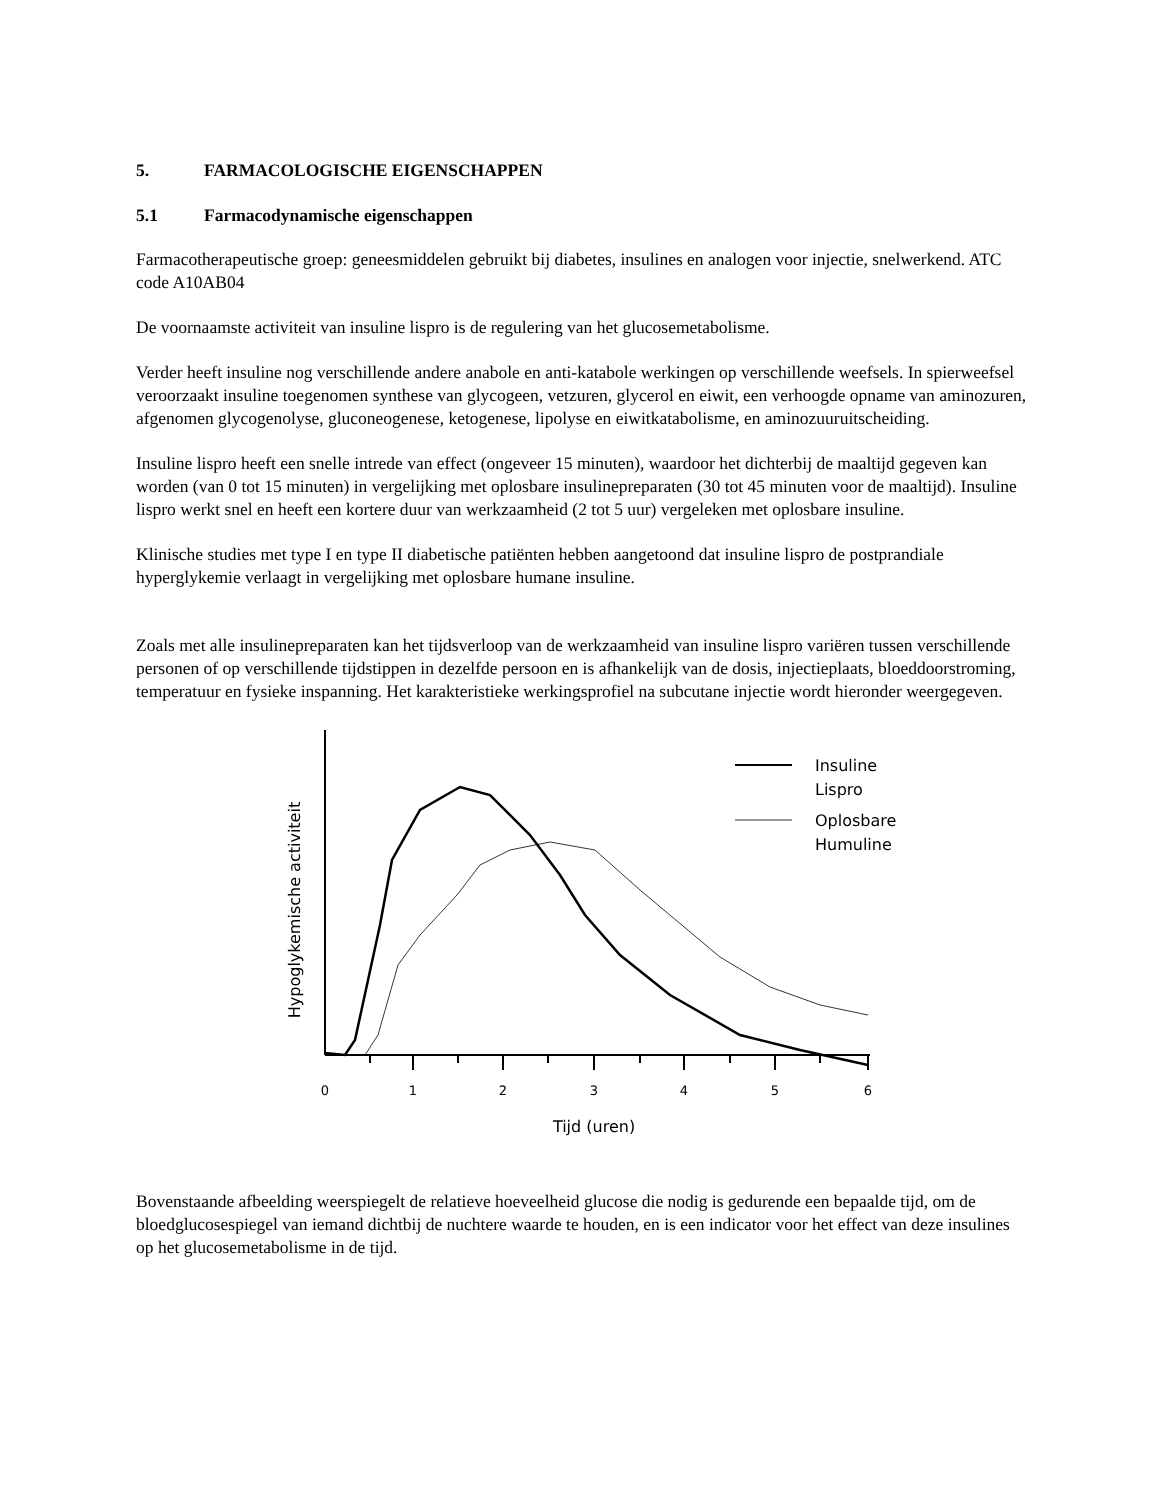5. FARMACOLOGISCHE EIGENSCHAPPEN
5.1 Farmacodynamische eigenschappen
Farmacotherapeutische groep: geneesmiddelen gebruikt bij diabetes, insulines en analogen voor injectie, snelwerkend. ATC code A10AB04
De voornaamste activiteit van insuline lispro is de regulering van het glucosemetabolisme.
Verder heeft insuline nog verschillende andere anabole en anti-katabole werkingen op verschillende weefsels. In spierweefsel veroorzaakt insuline toegenomen synthese van glycogeen, vetzuren, glycerol en eiwit, een verhoogde opname van aminozuren, afgenomen glycogenolyse, gluconeogenese, ketogenese, lipolyse en eiwitkatabolisme, en aminozuuruitscheiding.
Insuline lispro heeft een snelle intrede van effect (ongeveer 15 minuten), waardoor het dichterbij de maaltijd gegeven kan worden (van 0 tot 15 minuten) in vergelijking met oplosbare insulinepreparaten (30 tot 45 minuten voor de maaltijd). Insuline lispro werkt snel en heeft een kortere duur van werkzaamheid (2 tot 5 uur) vergeleken met oplosbare insuline.
Klinische studies met type I en type II diabetische patiënten hebben aangetoond dat insuline lispro de postprandiale hyperglykemie verlaagt in vergelijking met oplosbare humane insuline.
Zoals met alle insulinepreparaten kan het tijdsverloop van de werkzaamheid van insuline lispro variëren tussen verschillende personen of op verschillende tijdstippen in dezelfde persoon en is afhankelijk van de dosis, injectieplaats, bloeddoorstroming, temperatuur en fysieke inspanning. Het karakteristieke werkingsprofiel na subcutane injectie wordt hieronder weergegeven.
Insuline
Lispro
Oplosbare
Humuline
Hypoglykemische activiteit
0
1
2
3
4
5
6
Tijd (uren)
Bovenstaande afbeelding weerspiegelt de relatieve hoeveelheid glucose die nodig is gedurende een bepaalde tijd, om de bloedglucosespiegel van iemand dichtbij de nuchtere waarde te houden, en is een indicator voor het effect van deze insulines op het glucosemetabolisme in de tijd.